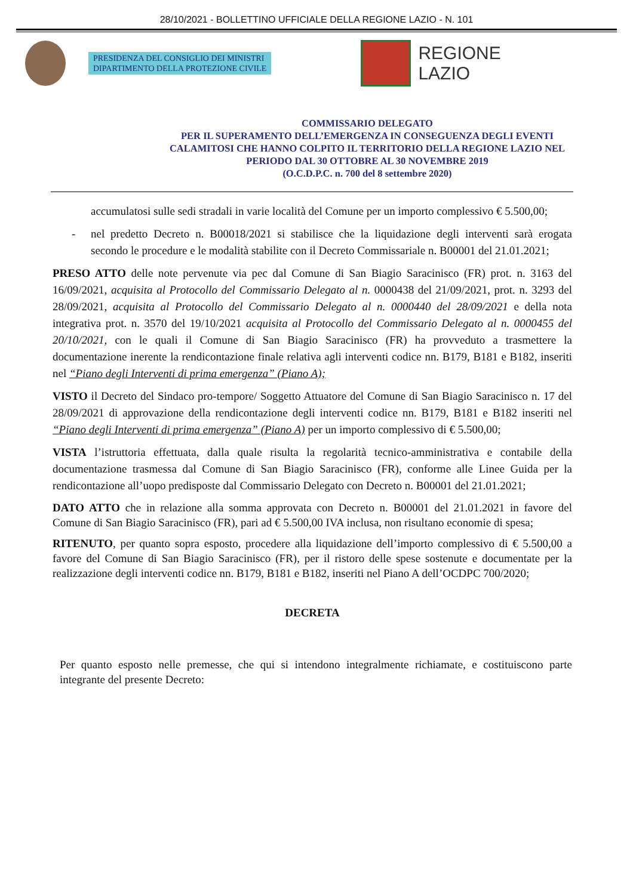28/10/2021 - BOLLETTINO UFFICIALE DELLA REGIONE LAZIO - N. 101
PRESIDENZA DEL CONSIGLIO DEI MINISTRI
DIPARTIMENTO DELLA PROTEZIONE CIVILE
REGIONE
LAZIO
COMMISSARIO DELEGATO
PER IL SUPERAMENTO DELL’EMERGENZA IN CONSEGUENZA DEGLI EVENTI CALAMITOSI CHE HANNO COLPITO IL TERRITORIO DELLA REGIONE LAZIO NEL PERIODO DAL 30 OTTOBRE AL 30 NOVEMBRE 2019
(O.C.D.P.C. n. 700 del 8 settembre 2020)
accumulatosi sulle sedi stradali in varie località del Comune per un importo complessivo € 5.500,00;
- nel predetto Decreto n. B00018/2021 si stabilisce che la liquidazione degli interventi sarà erogata secondo le procedure e le modalità stabilite con il Decreto Commissariale n. B00001 del 21.01.2021;
PRESO ATTO delle note pervenute via pec dal Comune di San Biagio Saracinisco (FR) prot. n. 3163 del 16/09/2021, acquisita al Protocollo del Commissario Delegato al n. 0000438 del 21/09/2021, prot. n. 3293 del 28/09/2021, acquisita al Protocollo del Commissario Delegato al n. 0000440 del 28/09/2021 e della nota integrativa prot. n. 3570 del 19/10/2021 acquisita al Protocollo del Commissario Delegato al n. 0000455 del 20/10/2021, con le quali il Comune di San Biagio Saracinisco (FR) ha provveduto a trasmettere la documentazione inerente la rendicontazione finale relativa agli interventi codice nn. B179, B181 e B182, inseriti nel “Piano degli Interventi di prima emergenza” (Piano A);
VISTO il Decreto del Sindaco pro-tempore/ Soggetto Attuatore del Comune di San Biagio Saracinisco n. 17 del 28/09/2021 di approvazione della rendicontazione degli interventi codice nn. B179, B181 e B182 inseriti nel “Piano degli Interventi di prima emergenza” (Piano A) per un importo complessivo di € 5.500,00;
VISTA l’istruttoria effettuata, dalla quale risulta la regolarità tecnico-amministrativa e contabile della documentazione trasmessa dal Comune di San Biagio Saracinisco (FR), conforme alle Linee Guida per la rendicontazione all’uopo predisposte dal Commissario Delegato con Decreto n. B00001 del 21.01.2021;
DATO ATTO che in relazione alla somma approvata con Decreto n. B00001 del 21.01.2021 in favore del Comune di San Biagio Saracinisco (FR), pari ad € 5.500,00 IVA inclusa, non risultano economie di spesa;
RITENUTO, per quanto sopra esposto, procedere alla liquidazione dell’importo complessivo di € 5.500,00 a favore del Comune di San Biagio Saracinisco (FR), per il ristoro delle spese sostenute e documentate per la realizzazione degli interventi codice nn. B179, B181 e B182, inseriti nel Piano A dell’OCDPC 700/2020;
DECRETA
Per quanto esposto nelle premesse, che qui si intendono integralmente richiamate, e costituiscono parte integrante del presente Decreto: